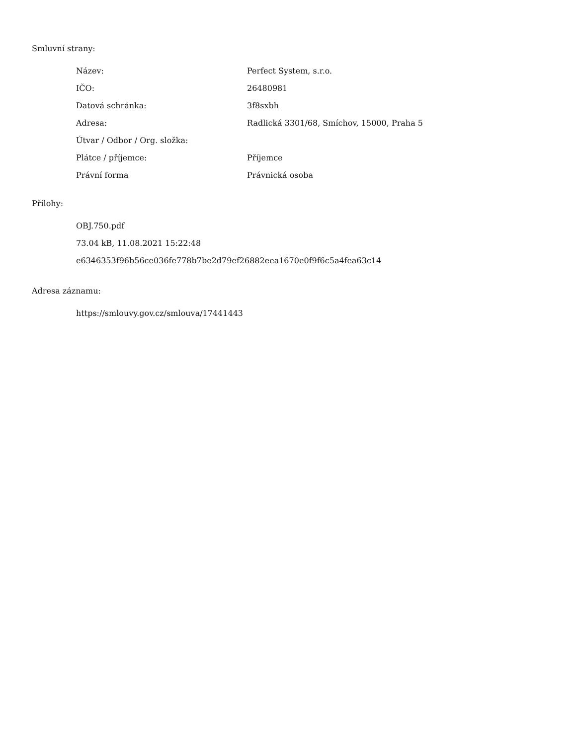Smluvní strany:
| Název: | Perfect System, s.r.o. |
| IČO: | 26480981 |
| Datová schránka: | 3f8sxbh |
| Adresa: | Radlická 3301/68, Smíchov, 15000, Praha 5 |
| Útvar / Odbor / Org. složka: | |
| Plátce / příjemce: | Příjemce |
| Právní forma | Právnická osoba |
Přílohy:
OBJ.750.pdf
73.04 kB, 11.08.2021 15:22:48
e6346353f96b56ce036fe778b7be2d79ef26882eea1670e0f9f6c5a4fea63c14
Adresa záznamu:
https://smlouvy.gov.cz/smlouva/17441443